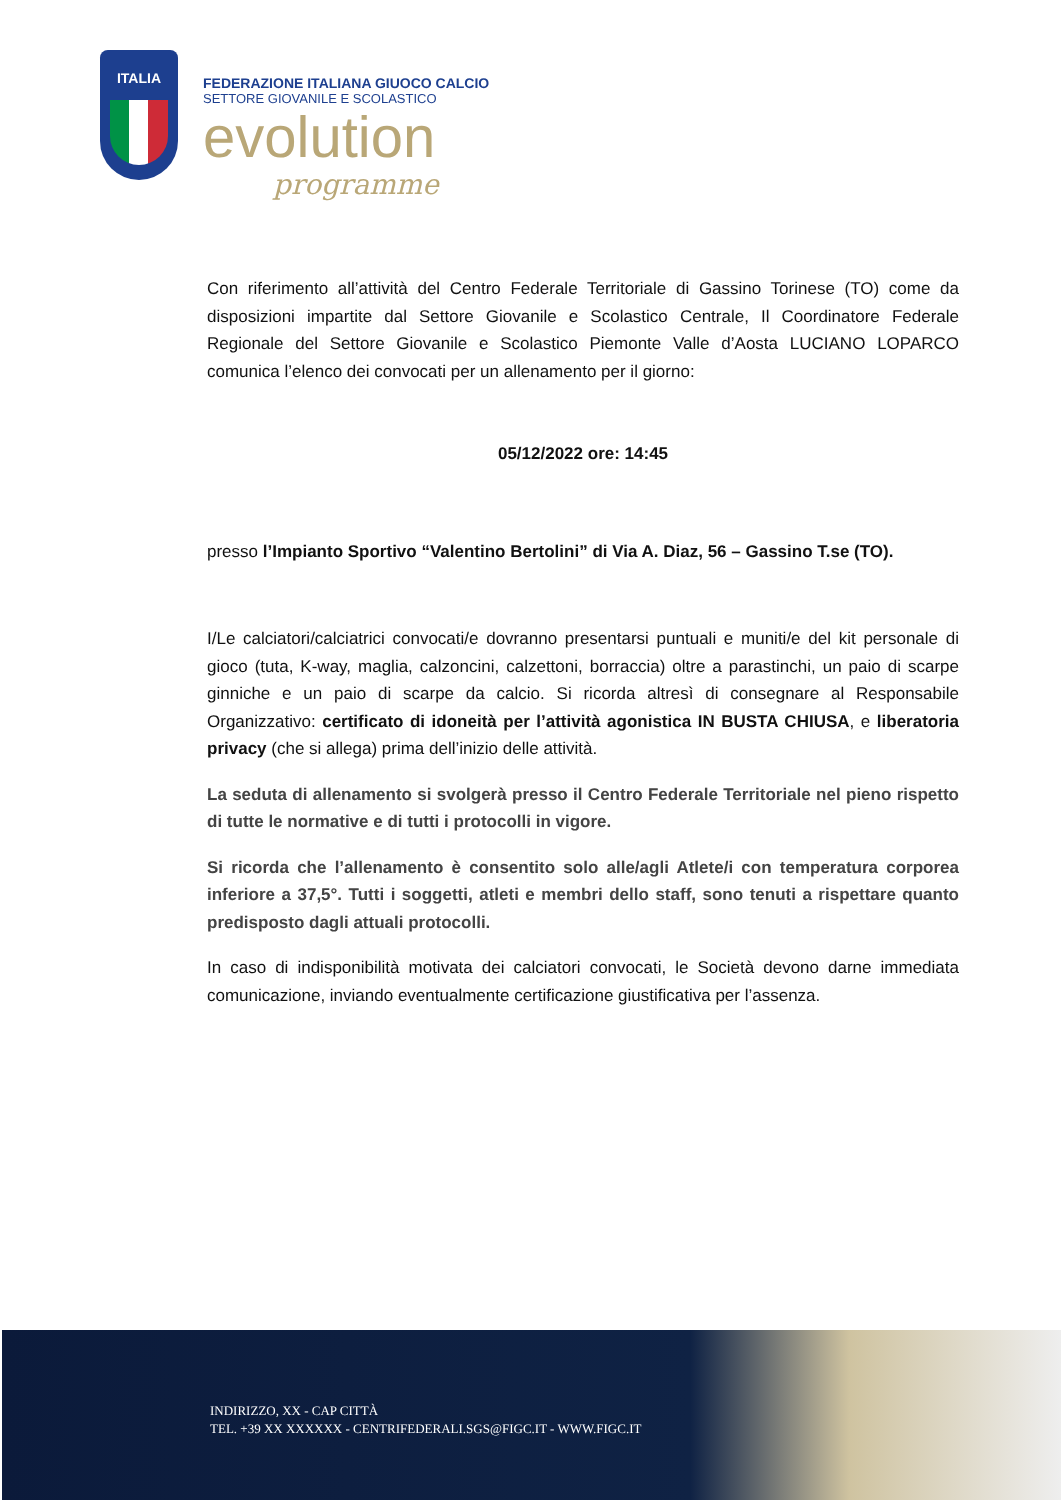ITALIA
FEDERAZIONE ITALIANA GIUOCO CALCIO
SETTORE GIOVANILE E SCOLASTICO
evolution
programme
Con riferimento all’attività del Centro Federale Territoriale di Gassino Torinese (TO) come da disposizioni impartite dal Settore Giovanile e Scolastico Centrale, Il Coordinatore Federale Regionale del Settore Giovanile e Scolastico Piemonte Valle d’Aosta LUCIANO LOPARCO comunica l’elenco dei convocati per un allenamento per il giorno:
05/12/2022 ore: 14:45
presso l’Impianto Sportivo “Valentino Bertolini” di Via A. Diaz, 56 – Gassino T.se (TO).
I/Le calciatori/calciatrici convocati/e dovranno presentarsi puntuali e muniti/e del kit personale di gioco (tuta, K-way, maglia, calzoncini, calzettoni, borraccia) oltre a parastinchi, un paio di scarpe ginniche e un paio di scarpe da calcio. Si ricorda altresì di consegnare al Responsabile Organizzativo: certificato di idoneità per l’attività agonistica IN BUSTA CHIUSA, e liberatoria privacy (che si allega) prima dell’inizio delle attività.
La seduta di allenamento si svolgerà presso il Centro Federale Territoriale nel pieno rispetto di tutte le normative e di tutti i protocolli in vigore.
Si ricorda che l’allenamento è consentito solo alle/agli Atlete/i con temperatura corporea inferiore a 37,5°. Tutti i soggetti, atleti e membri dello staff, sono tenuti a rispettare quanto predisposto dagli attuali protocolli.
In caso di indisponibilità motivata dei calciatori convocati, le Società devono darne immediata comunicazione, inviando eventualmente certificazione giustificativa per l’assenza.
INDIRIZZO, XX - CAP CITTÀ
TEL. +39 XX XXXXXX - CENTRIFEDERALI.SGS@FIGC.IT - WWW.FIGC.IT